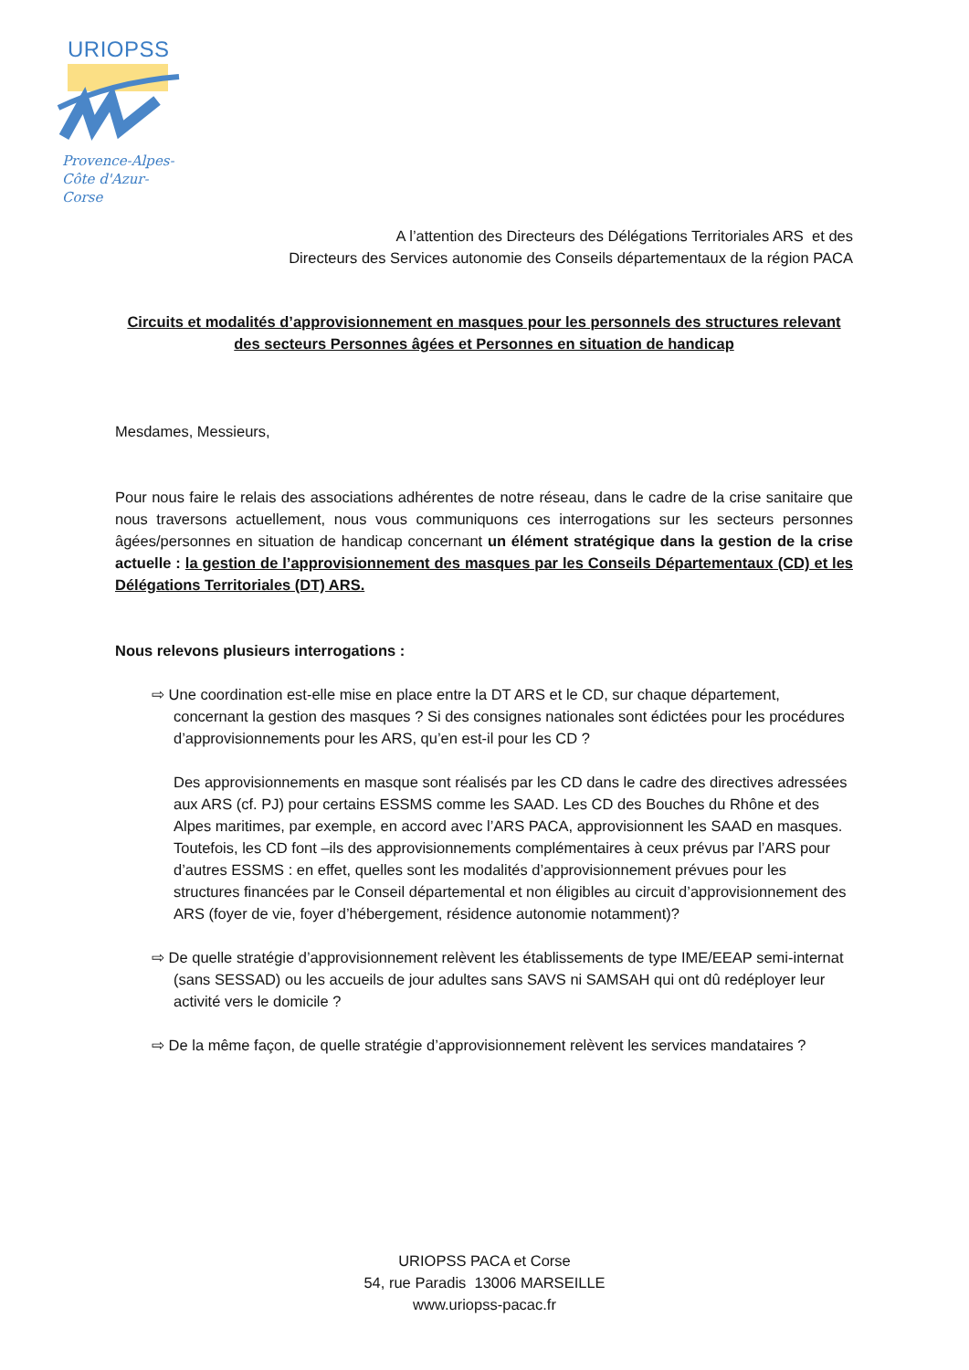URIOPSS
Provence-Alpes-
Côte d'Azur-
Corse
A l’attention des Directeurs des Délégations Territoriales ARS et des
Directeurs des Services autonomie des Conseils départementaux de la région PACA
Circuits et modalités d’approvisionnement en masques pour les personnels des structures relevant des secteurs Personnes âgées et Personnes en situation de handicap
Mesdames, Messieurs,
Pour nous faire le relais des associations adhérentes de notre réseau, dans le cadre de la crise sanitaire que nous traversons actuellement, nous vous communiquons ces interrogations sur les secteurs personnes âgées/personnes en situation de handicap concernant un élément stratégique dans la gestion de la crise actuelle : la gestion de l’approvisionnement des masques par les Conseils Départementaux (CD) et les Délégations Territoriales (DT) ARS.
Nous relevons plusieurs interrogations :
⇨ Une coordination est-elle mise en place entre la DT ARS et le CD, sur chaque département, concernant la gestion des masques ? Si des consignes nationales sont édictées pour les procédures d’approvisionnements pour les ARS, qu’en est-il pour les CD ?
Des approvisionnements en masque sont réalisés par les CD dans le cadre des directives adressées aux ARS (cf. PJ) pour certains ESSMS comme les SAAD. Les CD des Bouches du Rhône et des Alpes maritimes, par exemple, en accord avec l’ARS PACA, approvisionnent les SAAD en masques.
Toutefois, les CD font –ils des approvisionnements complémentaires à ceux prévus par l’ARS pour d’autres ESSMS : en effet, quelles sont les modalités d’approvisionnement prévues pour les structures financées par le Conseil départemental et non éligibles au circuit d’approvisionnement des ARS (foyer de vie, foyer d’hébergement, résidence autonomie notamment)?
⇨ De quelle stratégie d’approvisionnement relèvent les établissements de type IME/EEAP semi-internat (sans SESSAD) ou les accueils de jour adultes sans SAVS ni SAMSAH qui ont dû redéployer leur activité vers le domicile ?
⇨ De la même façon, de quelle stratégie d’approvisionnement relèvent les services mandataires ?
URIOPSS PACA et Corse
54, rue Paradis 13006 MARSEILLE
www.uriopss-pacac.fr